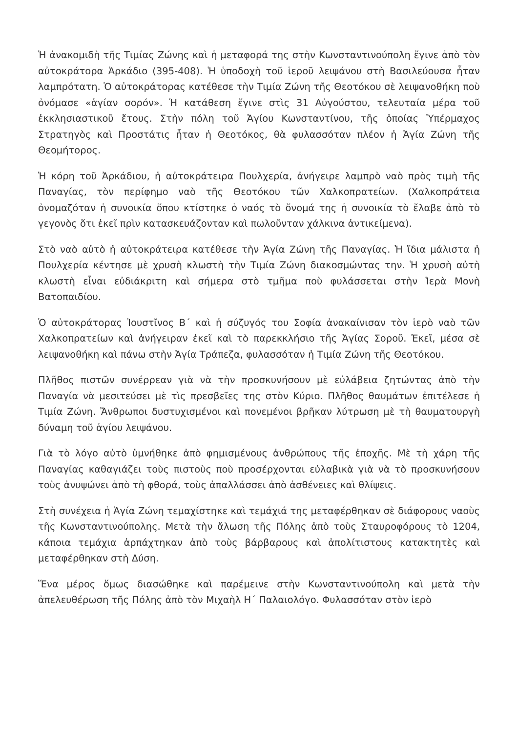Ἡ ἀνακομιδὴ τῆς Τιμίας Ζώνης καὶ ἡ μεταφορά της στὴν Κωνσταντινούπολη ἔγινε ἀπὸ τὸν αὐτοκράτορα Ἀρκάδιο (395-408). Ἡ ὑποδοχὴ τοῦ ἱεροῦ λειψάνου στὴ Βασιλεύουσα ἦταν λαμπρότατη. Ὁ αὐτοκράτορας κατέθεσε τὴν Τιμία Ζώνη τῆς Θεοτόκου σὲ λειψανοθήκη ποὺ ὀνόμασε «ἁγίαν σορόν». Ἡ κατάθεση ἔγινε στὶς 31 Αὐγούστου, τελευταία μέρα τοῦ ἐκκλησιαστικοῦ ἔτους. Στὴν πόλη τοῦ Ἁγίου Κωνσταντίνου, τῆς ὁποίας Ὑπέρμαχος Στρατηγὸς καὶ Προστάτις ἦταν ἡ Θεοτόκος, θὰ φυλασσόταν πλέον ἡ Ἁγία Ζώνη τῆς Θεομήτορος.
Ἡ κόρη τοῦ Ἀρκάδιου, ἡ αὐτοκράτειρα Πουλχερία, ἀνήγειρε λαμπρὸ ναὸ πρὸς τιμὴ τῆς Παναγίας, τὸν περίφημο ναὸ τῆς Θεοτόκου τῶν Χαλκοπρατείων. (Χαλκοπράτεια ὀνομαζόταν ἡ συνοικία ὅπου κτίστηκε ὁ ναός τὸ ὄνομά της ἡ συνοικία τὸ ἔλαβε ἀπὸ τὸ γεγονὸς ὅτι ἐκεῖ πρὶν κατασκευάζονταν καὶ πωλοῦνταν χάλκινα ἀντικείμενα).
Στὸ ναὸ αὐτὸ ἡ αὐτοκράτειρα κατέθεσε τὴν Ἁγία Ζώνη τῆς Παναγίας. Ἡ ἴδια μάλιστα ἡ Πουλχερία κέντησε μὲ χρυσὴ κλωστὴ τὴν Τιμία Ζώνη διακοσμώντας την. Ἡ χρυσὴ αὐτὴ κλωστὴ εἶναι εὐδιάκριτη καὶ σήμερα στὸ τμῆμα ποὺ φυλάσσεται στὴν Ἱερὰ Μονὴ Βατοπαιδίου.
Ὁ αὐτοκράτορας Ἰουστῖνος Β´ καὶ ἡ σύζυγός του Σοφία ἀνακαίνισαν τὸν ἱερὸ ναὸ τῶν Χαλκοπρατείων καὶ ἀνήγειραν ἐκεῖ καὶ τὸ παρεκκλήσιο τῆς Ἁγίας Σοροῦ. Ἐκεῖ, μέσα σὲ λειψανοθήκη καὶ πάνω στὴν Ἁγία Τράπεζα, φυλασσόταν ἡ Τιμία Ζώνη τῆς Θεοτόκου.
Πλῆθος πιστῶν συνέρρεαν γιὰ νὰ τὴν προσκυνήσουν μὲ εὐλάβεια ζητώντας ἀπὸ τὴν Παναγία νὰ μεσιτεύσει μὲ τὶς πρεσβεῖες της στὸν Κύριο. Πλῆθος θαυμάτων ἐπιτέλεσε ἡ Τιμία Ζώνη. Ἄνθρωποι δυστυχισμένοι καὶ πονεμένοι βρῆκαν λύτρωση μὲ τὴ θαυματουργὴ δύναμη τοῦ ἁγίου λειψάνου.
Γιὰ τὸ λόγο αὐτὸ ὑμνήθηκε ἀπὸ φημισμένους ἀνθρώπους τῆς ἐποχῆς. Μὲ τὴ χάρη τῆς Παναγίας καθαγιάζει τοὺς πιστοὺς ποὺ προσέρχονται εὐλαβικὰ γιὰ νὰ τὸ προσκυνήσουν τοὺς ἀνυψώνει ἀπὸ τὴ φθορά, τοὺς ἀπαλλάσσει ἀπὸ ἀσθένειες καὶ θλίψεις.
Στὴ συνέχεια ἡ Ἁγία Ζώνη τεμαχίστηκε καὶ τεμάχιά της μεταφέρθηκαν σὲ διάφορους ναοὺς τῆς Κωνσταντινούπολης. Μετὰ τὴν ἅλωση τῆς Πόλης ἀπὸ τοὺς Σταυροφόρους τὸ 1204, κάποια τεμάχια ἁρπάχτηκαν ἀπὸ τοὺς βάρβαρους καὶ ἀπολίτιστους κατακτητὲς καὶ μεταφέρθηκαν στὴ Δύση.
Ἕνα μέρος ὅμως διασώθηκε καὶ παρέμεινε στὴν Κωνσταντινούπολη καὶ μετὰ τὴν ἀπελευθέρωση τῆς Πόλης ἀπὸ τὸν Μιχαὴλ Η´ Παλαιολόγο. Φυλασσόταν στὸν ἱερὸ